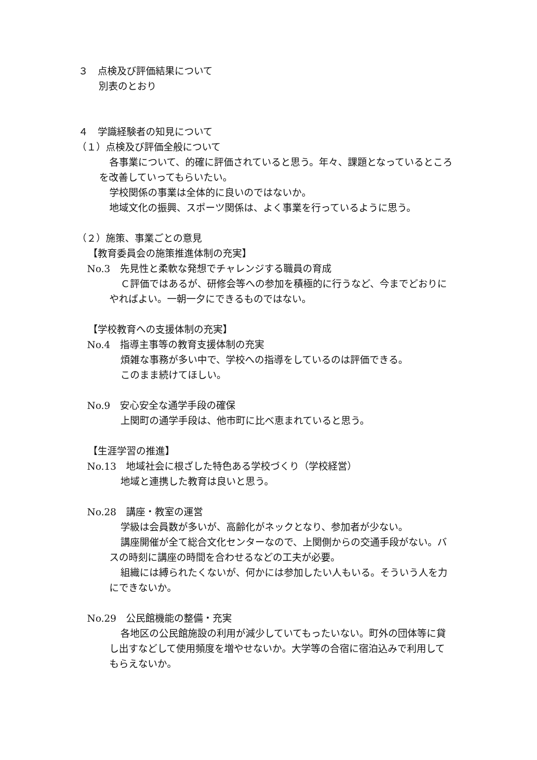３　点検及び評価結果について
別表のとおり
４　学識経験者の知見について
（１）点検及び評価全般について
各事業について、的確に評価されていると思う。年々、課題となっているところを改善していってもらいたい。
学校関係の事業は全体的に良いのではないか。
地域文化の振興、スポーツ関係は、よく事業を行っているように思う。
（２）施策、事業ごとの意見
【教育委員会の施策推進体制の充実】
No.3　先見性と柔軟な発想でチャレンジする職員の育成
Ｃ評価ではあるが、研修会等への参加を積極的に行うなど、今までどおりにやればよい。一朝一夕にできるものではない。
【学校教育への支援体制の充実】
No.4　指導主事等の教育支援体制の充実
煩雑な事務が多い中で、学校への指導をしているのは評価できる。
このまま続けてほしい。
No.9　安心安全な通学手段の確保
上関町の通学手段は、他市町に比べ恵まれていると思う。
【生涯学習の推進】
No.13　地域社会に根ざした特色ある学校づくり（学校経営）
地域と連携した教育は良いと思う。
No.28　講座・教室の運営
学級は会員数が多いが、高齢化がネックとなり、参加者が少ない。
講座開催が全て総合文化センターなので、上関側からの交通手段がない。バスの時刻に講座の時間を合わせるなどの工夫が必要。
組織には縛られたくないが、何かには参加したい人もいる。そういう人を力にできないか。
No.29　公民館機能の整備・充実
各地区の公民館施設の利用が減少していてもったいない。町外の団体等に貸し出すなどして使用頻度を増やせないか。大学等の合宿に宿泊込みで利用してもらえないか。